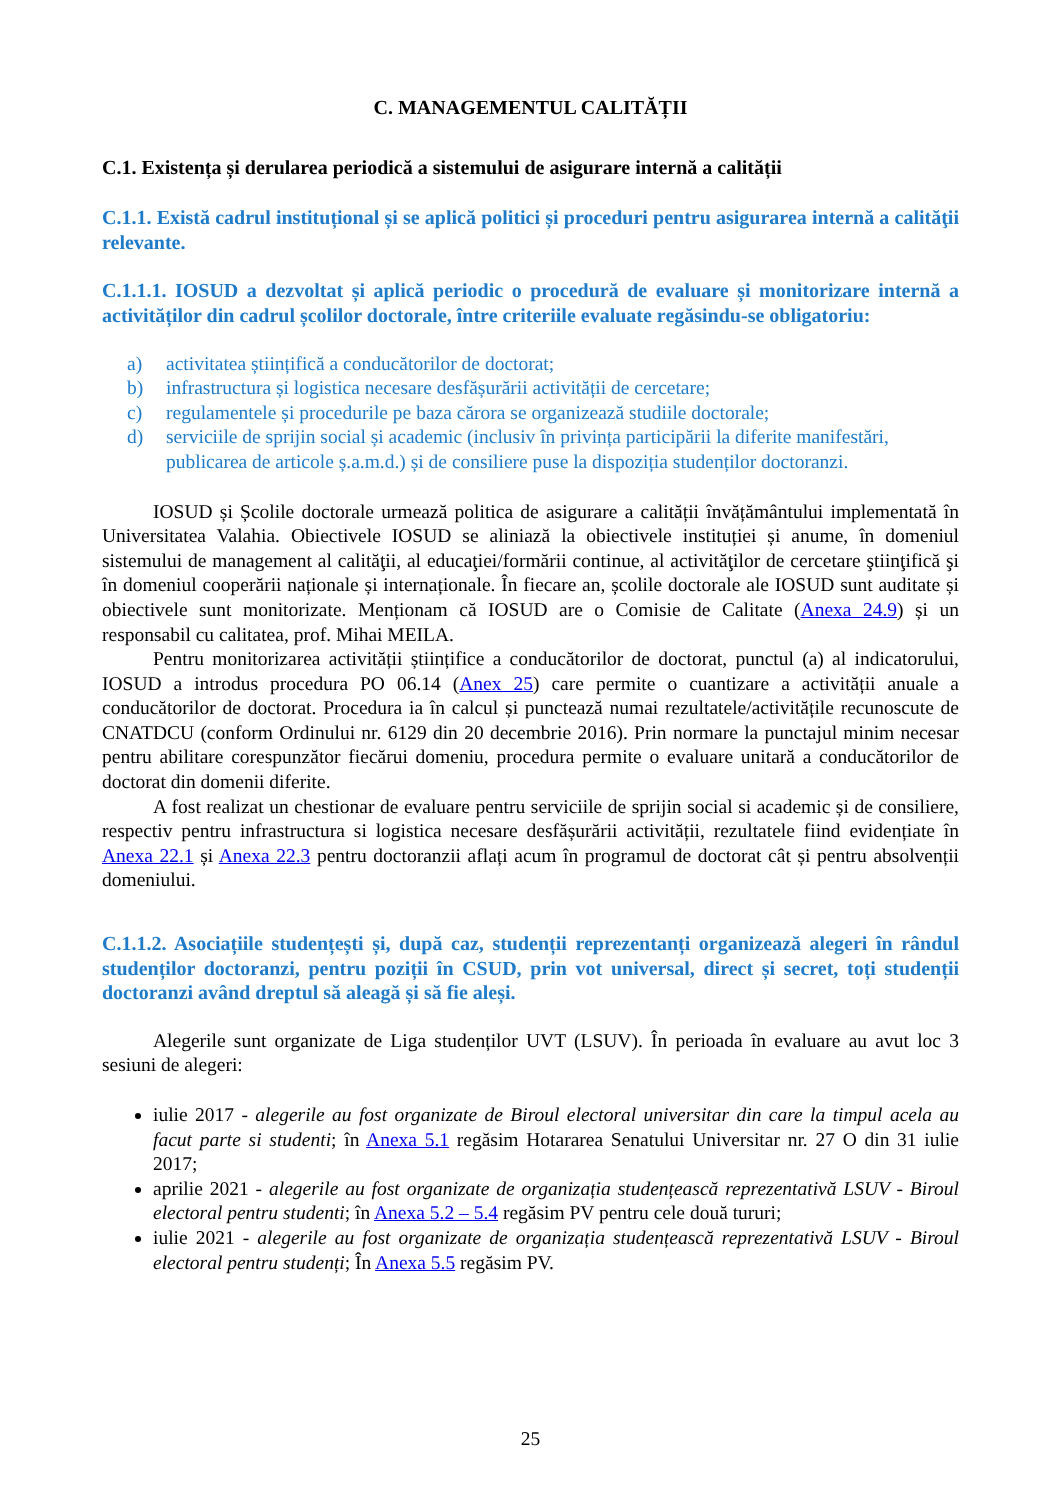C. MANAGEMENTUL CALITĂȚII
C.1. Existența și derularea periodică a sistemului de asigurare internă a calității
C.1.1. Există cadrul instituțional și se aplică politici și proceduri pentru asigurarea internă a calităţii relevante.
C.1.1.1. IOSUD a dezvoltat și aplică periodic o procedură de evaluare și monitorizare internă a activităților din cadrul școlilor doctorale, între criteriile evaluate regăsindu-se obligatoriu:
a) activitatea științifică a conducătorilor de doctorat;
b) infrastructura și logistica necesare desfășurării activității de cercetare;
c) regulamentele și procedurile pe baza cărora se organizează studiile doctorale;
d) serviciile de sprijin social și academic (inclusiv în privința participării la diferite manifestări, publicarea de articole ș.a.m.d.) și de consiliere puse la dispoziția studenților doctoranzi.
IOSUD și Școlile doctorale urmează politica de asigurare a calității învățământului implementată în Universitatea Valahia. Obiectivele IOSUD se aliniază la obiectivele instituției și anume, în domeniul sistemului de management al calităţii, al educaţiei/formării continue, al activităţilor de cercetare ştiinţifică şi în domeniul cooperării naționale și internaționale. În fiecare an, școlile doctorale ale IOSUD sunt auditate și obiectivele sunt monitorizate. Menționam că IOSUD are o Comisie de Calitate (Anexa 24.9) și un responsabil cu calitatea, prof. Mihai MEILA.
Pentru monitorizarea activității științifice a conducătorilor de doctorat, punctul (a) al indicatorului, IOSUD a introdus procedura PO 06.14 (Anex 25) care permite o cuantizare a activității anuale a conducătorilor de doctorat. Procedura ia în calcul și punctează numai rezultatele/activitățile recunoscute de CNATDCU (conform Ordinului nr. 6129 din 20 decembrie 2016). Prin normare la punctajul minim necesar pentru abilitare corespunzător fiecărui domeniu, procedura permite o evaluare unitară a conducătorilor de doctorat din domenii diferite.
A fost realizat un chestionar de evaluare pentru serviciile de sprijin social si academic și de consiliere, respectiv pentru infrastructura si logistica necesare desfășurării activității, rezultatele fiind evidențiate în Anexa 22.1 și Anexa 22.3 pentru doctoranzii aflați acum în programul de doctorat cât și pentru absolvenții domeniului.
C.1.1.2. Asociațiile studențești și, după caz, studenții reprezentanți organizează alegeri în rândul studenților doctoranzi, pentru poziții în CSUD, prin vot universal, direct și secret, toți studenții doctoranzi având dreptul să aleagă și să fie aleși.
Alegerile sunt organizate de Liga studenților UVT (LSUV). În perioada în evaluare au avut loc 3 sesiuni de alegeri:
iulie 2017 - alegerile au fost organizate de Biroul electoral universitar din care la timpul acela au facut parte si studenti; în Anexa 5.1 regăsim Hotararea Senatului Universitar nr. 27 O din 31 iulie 2017;
aprilie 2021 - alegerile au fost organizate de organizația studențească reprezentativă LSUV - Biroul electoral pentru studenti; în Anexa 5.2 – 5.4 regăsim PV pentru cele două tururi;
iulie 2021 - alegerile au fost organizate de organizația studențească reprezentativă LSUV - Biroul electoral pentru studenți; În Anexa 5.5 regăsim PV.
25